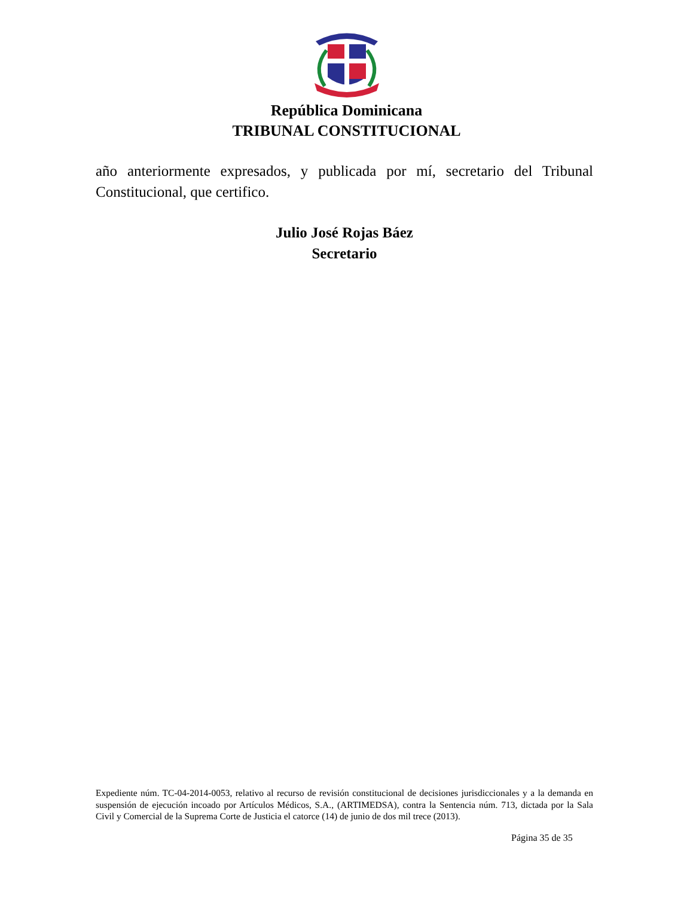República Dominicana
TRIBUNAL CONSTITUCIONAL
año anteriormente expresados, y publicada por mí, secretario del Tribunal Constitucional, que certifico.
Julio José Rojas Báez
Secretario
Expediente núm. TC-04-2014-0053, relativo al recurso de revisión constitucional de decisiones jurisdiccionales y a la demanda en suspensión de ejecución incoado por Artículos Médicos, S.A., (ARTIMEDSA), contra la Sentencia núm. 713, dictada por la Sala Civil y Comercial de la Suprema Corte de Justicia el catorce (14) de junio de dos mil trece (2013).
Página 35 de 35